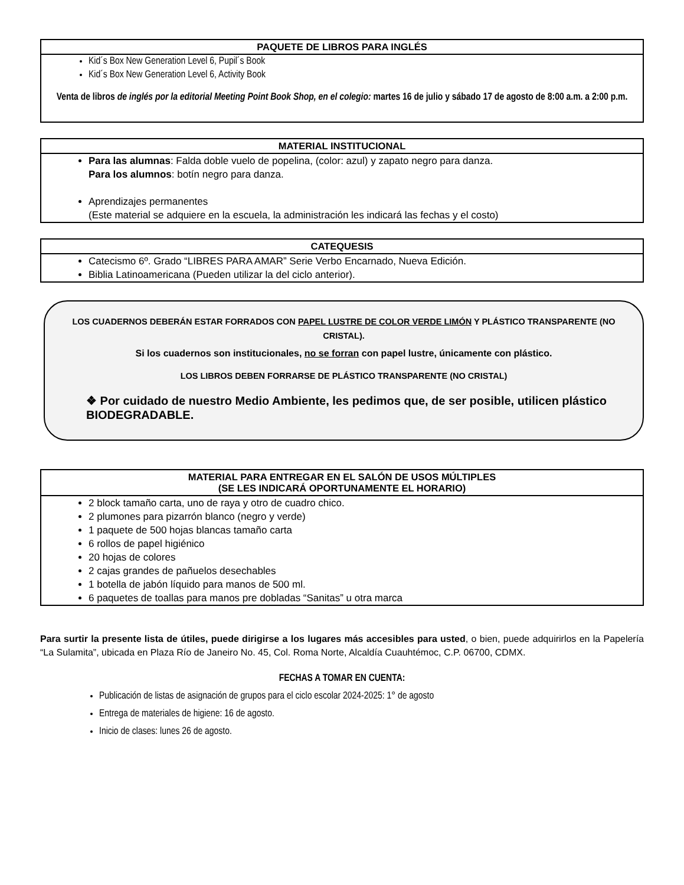PAQUETE DE LIBROS PARA INGLÉS
Kid´s Box New Generation Level 6, Pupil´s Book
Kid´s Box New Generation Level 6, Activity Book
Venta de libros de inglés por la editorial Meeting Point Book Shop, en el colegio: martes 16 de julio y sábado 17 de agosto de 8:00 a.m. a 2:00 p.m.
MATERIAL INSTITUCIONAL
Para las alumnas: Falda doble vuelo de popelina, (color: azul) y zapato negro para danza.
Para los alumnos: botín negro para danza.
Aprendizajes permanentes
(Este material se adquiere en la escuela, la administración les indicará las fechas y el costo)
CATEQUESIS
Catecismo 6º. Grado “LIBRES PARA AMAR” Serie Verbo Encarnado, Nueva Edición.
Biblia Latinoamericana (Pueden utilizar la del ciclo anterior).
LOS CUADERNOS DEBERÁN ESTAR FORRADOS CON PAPEL LUSTRE DE COLOR VERDE LIMÓN Y PLÁSTICO TRANSPARENTE (NO CRISTAL).
Si los cuadernos son institucionales, no se forran con papel lustre, únicamente con plástico.
LOS LIBROS DEBEN FORRARSE DE PLÁSTICO TRANSPARENTE (NO CRISTAL)
❖ Por cuidado de nuestro Medio Ambiente, les pedimos que, de ser posible, utilicen plástico BIODEGRADABLE.
MATERIAL PARA ENTREGAR EN EL SALÓN DE USOS MÚLTIPLES
(SE LES INDICARÁ OPORTUNAMENTE EL HORARIO)
2 block tamaño carta, uno de raya y otro de cuadro chico.
2 plumones para pizarrón blanco (negro y verde)
1 paquete de 500 hojas blancas tamaño carta
6 rollos de papel higiénico
20 hojas de colores
2 cajas grandes de pañuelos desechables
1 botella de jabón líquido para manos de 500 ml.
6 paquetes de toallas para manos pre dobladas “Sanitas” u otra marca
Para surtir la presente lista de útiles, puede dirigirse a los lugares más accesibles para usted, o bien, puede adquirirlos en la Papelería “La Sulamita”, ubicada en Plaza Río de Janeiro No. 45, Col. Roma Norte, Alcaldía Cuauhtémoc, C.P. 06700, CDMX.
FECHAS A TOMAR EN CUENTA:
Publicación de listas de asignación de grupos para el ciclo escolar 2024-2025: 1° de agosto
Entrega de materiales de higiene: 16 de agosto.
Inicio de clases: lunes 26 de agosto.